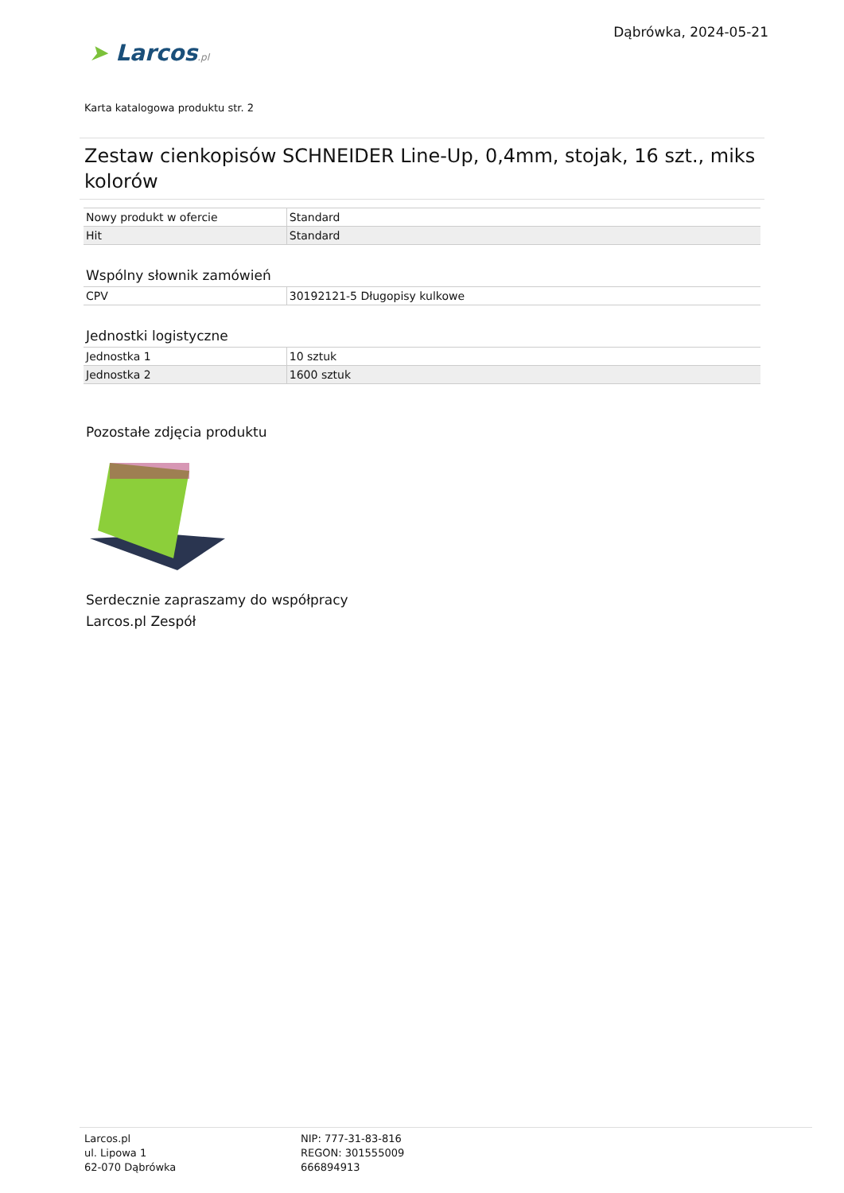➤ Larcos.pl
Dąbrówka, 2024-05-21
Karta katalogowa produktu str. 2
Zestaw cienkopisów SCHNEIDER Line-Up, 0,4mm, stojak, 16 szt., miks kolorów
| Nowy produkt w ofercie | Standard |
| Hit | Standard |
Wspólny słownik zamówień
| CPV | 30192121-5 Długopisy kulkowe |
Jednostki logistyczne
| Jednostka 1 | 10 sztuk |
| Jednostka 2 | 1600 sztuk |
Pozostałe zdjęcia produktu
Serdecznie zapraszamy do współpracy
Larcos.pl Zespół
Larcos.pl
ul. Lipowa 1
62-070 Dąbrówka
NIP: 777-31-83-816
REGON: 301555009
666894913